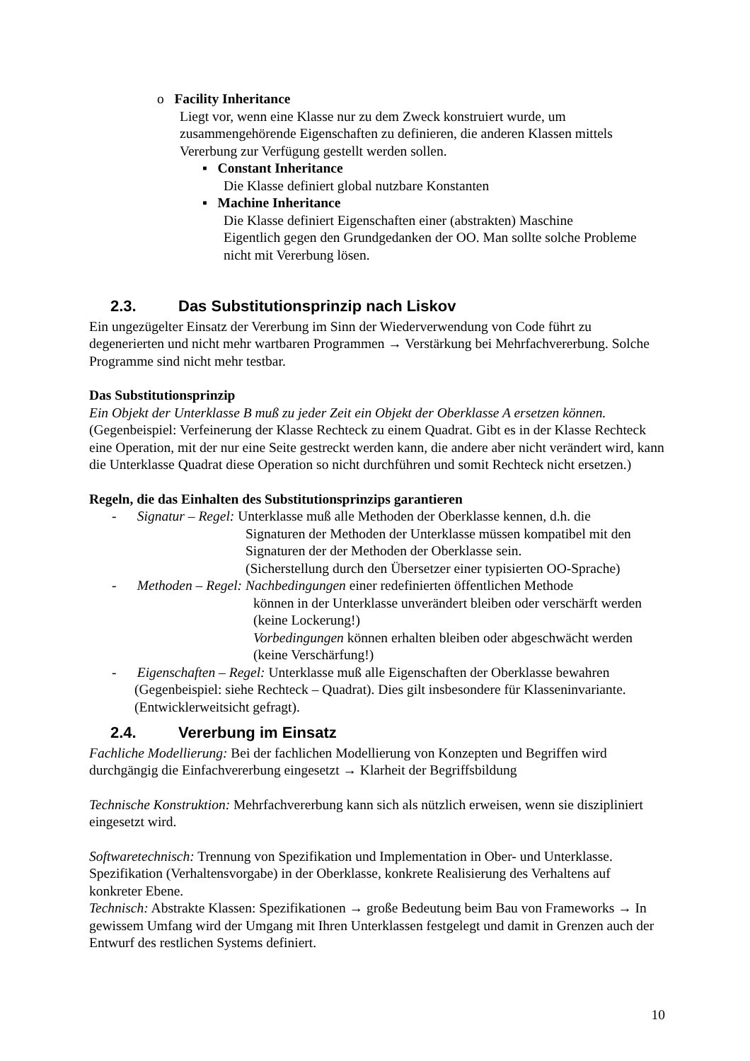o Facility Inheritance
Liegt vor, wenn eine Klasse nur zu dem Zweck konstruiert wurde, um zusammengehörende Eigenschaften zu definieren, die anderen Klassen mittels Vererbung zur Verfügung gestellt werden sollen.
▪ Constant Inheritance
Die Klasse definiert global nutzbare Konstanten
▪ Machine Inheritance
Die Klasse definiert Eigenschaften einer (abstrakten) Maschine
Eigentlich gegen den Grundgedanken der OO. Man sollte solche Probleme nicht mit Vererbung lösen.
2.3. Das Substitutionsprinzip nach Liskov
Ein ungezügelter Einsatz der Vererbung im Sinn der Wiederverwendung von Code führt zu degenerierten und nicht mehr wartbaren Programmen → Verstärkung bei Mehrfachvererbung. Solche Programme sind nicht mehr testbar.
Das Substitutionsprinzip
Ein Objekt der Unterklasse B muß zu jeder Zeit ein Objekt der Oberklasse A ersetzen können. (Gegenbeispiel: Verfeinerung der Klasse Rechteck zu einem Quadrat. Gibt es in der Klasse Rechteck eine Operation, mit der nur eine Seite gestreckt werden kann, die andere aber nicht verändert wird, kann die Unterklasse Quadrat diese Operation so nicht durchführen und somit Rechteck nicht ersetzen.)
Regeln, die das Einhalten des Substitutionsprinzips garantieren
- Signatur – Regel: Unterklasse muß alle Methoden der Oberklasse kennen, d.h. die
Signaturen der Methoden der Unterklasse müssen kompatibel mit den Signaturen der der Methoden der Oberklasse sein.
(Sicherstellung durch den Übersetzer einer typisierten OO-Sprache)
- Methoden – Regel: Nachbedingungen einer redefinierten öffentlichen Methode
können in der Unterklasse unverändert bleiben oder verschärft werden (keine Lockerung!)
Vorbedingungen können erhalten bleiben oder abgeschwächt werden (keine Verschärfung!)
- Eigenschaften – Regel: Unterklasse muß alle Eigenschaften der Oberklasse bewahren (Gegenbeispiel: siehe Rechteck – Quadrat). Dies gilt insbesondere für Klasseninvariante. (Entwicklerweitsicht gefragt).
2.4. Vererbung im Einsatz
Fachliche Modellierung: Bei der fachlichen Modellierung von Konzepten und Begriffen wird durchgängig die Einfachvererbung eingesetzt → Klarheit der Begriffsbildung
Technische Konstruktion: Mehrfachvererbung kann sich als nützlich erweisen, wenn sie diszipliniert eingesetzt wird.
Softwaretechnisch: Trennung von Spezifikation und Implementation in Ober- und Unterklasse. Spezifikation (Verhaltensvorgabe) in der Oberklasse, konkrete Realisierung des Verhaltens auf konkreter Ebene.
Technisch: Abstrakte Klassen: Spezifikationen → große Bedeutung beim Bau von Frameworks → In gewissem Umfang wird der Umgang mit Ihren Unterklassen festgelegt und damit in Grenzen auch der Entwurf des restlichen Systems definiert.
10